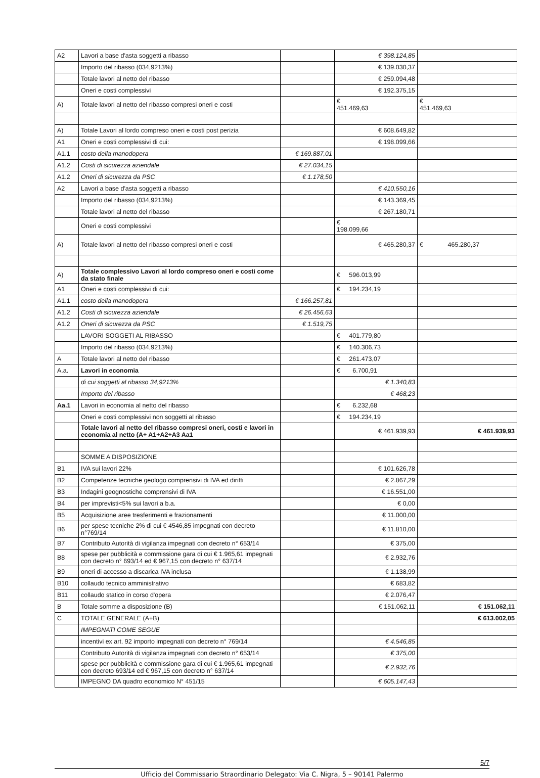| A2 | Lavori a base d'asta soggetti a ribasso | | € 398.124,85 | |
| | Importo del ribasso (034,9213%) | | € 139.030,37 | |
| | Totale lavori al netto del ribasso | | € 259.094,48 | |
| | Oneri e costi complessivi | | € 192.375,15 | |
| A) | Totale lavori al netto del ribasso compresi oneri e costi | | € 451.469,63 | € 451.469,63 |
| A) | Totale Lavori al lordo compreso oneri e costi post perizia | | € 608.649,82 | |
| A1 | Oneri e costi complessivi di cui: | | € 198.099,66 | |
| A1.1 | costo della manodopera | € 169.887,01 | | |
| A1.2 | Costi di sicurezza aziendale | € 27.034,15 | | |
| A1.2 | Oneri di sicurezza da PSC | € 1.178,50 | | |
| A2 | Lavori a base d'asta soggetti a ribasso | | € 410.550,16 | |
| | Importo del ribasso (034,9213%) | | € 143.369,45 | |
| | Totale lavori al netto del ribasso | | € 267.180,71 | |
| | Oneri e costi complessivi | | € 198.099,66 | |
| A) | Totale lavori al netto del ribasso compresi oneri e costi | | € 465.280,37 | € 465.280,37 |
| A) | Totale complessivo Lavori al lordo compreso oneri e costi come da stato finale | | € 596.013,99 | |
| A1 | Oneri e costi complessivi di cui: | | € 194.234,19 | |
| A1.1 | costo della manodopera | € 166.257,81 | | |
| A1.2 | Costi di sicurezza aziendale | € 26.456,63 | | |
| A1.2 | Oneri di sicurezza da PSC | € 1.519,75 | | |
| | LAVORI SOGGETI AL RIBASSO | | € 401.779,80 | |
| | Importo del ribasso (034,9213%) | | € 140.306,73 | |
| A | Totale lavori al netto del ribasso | | € 261.473,07 | |
| A.a. | Lavori in economia | | € 6.700,91 | |
| | di cui soggetti al ribasso 34,9213% | | € 1.340,83 | |
| | Importo del ribasso | | € 468,23 | |
| Aa.1 | Lavori in economia al netto del ribasso | | € 6.232,68 | |
| | Oneri e costi complessivi non soggetti al ribasso | | € 194.234,19 | |
| | Totale lavori al netto del ribasso compresi oneri, costi e lavori in economia al netto (A+ A1+A2+A3 Aa1 | | € 461.939,93 | € 461.939,93 |
| | SOMME A DISPOSIZIONE | | | |
| B1 | IVA sui lavori 22% | | € 101.626,78 | |
| B2 | Competenze tecniche geologo comprensivi di IVA ed diritti | | € 2.867,29 | |
| B3 | Indagini geognostiche comprensivi di IVA | | € 16.551,00 | |
| B4 | per imprevisti<5% sui lavori a b.a. | | € 0,00 | |
| B5 | Acquisizione aree tresferimenti e frazionamenti | | € 11.000,00 | |
| B6 | per spese tecniche 2% di cui € 4546,85 impegnati con decreto n°769/14 | | € 11.810,00 | |
| B7 | Contributo Autorità di vigilanza impegnati con decreto n° 653/14 | | € 375,00 | |
| B8 | spese per pubblicità e commissione gara di cui € 1.965,61 impegnati con decreto n° 693/14 ed € 967,15 con decreto n° 637/14 | | € 2.932,76 | |
| B9 | oneri di accesso a discarica IVA inclusa | | € 1.138,99 | |
| B10 | collaudo tecnico amministrativo | | € 683,82 | |
| B11 | collaudo statico in corso d'opera | | € 2.076,47 | |
| B | Totale somme a disposizione (B) | | € 151.062,11 | € 151.062,11 |
| C | TOTALE GENERALE (A+B) | | | € 613.002,05 |
| | IMPEGNATI COME SEGUE | | | |
| | incentivi ex art. 92 importo impegnati con decreto n° 769/14 | | € 4.546,85 | |
| | Contributo Autorità di vigilanza impegnati con decreto n° 653/14 | | € 375,00 | |
| | spese per pubblicità e commissione gara di cui € 1.965,61 impegnati con decreto 693/14 ed € 967,15 con decreto n° 637/14 | | € 2.932,76 | |
| | IMPEGNO DA quadro economico N° 451/15 | | € 605.147,43 | |
5/7
Ufficio del Commissario Straordinario Delegato: Via C. Nigra, 5 – 90141 Palermo